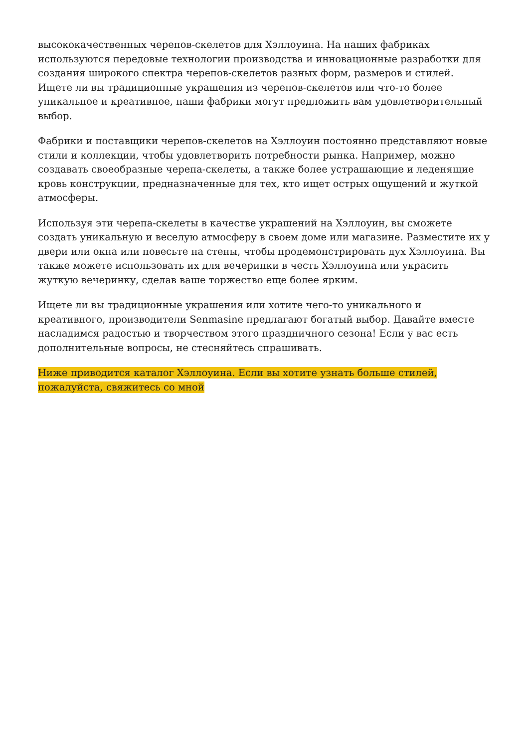высококачественных черепов-скелетов для Хэллоуина. На наших фабриках используются передовые технологии производства и инновационные разработки для создания широкого спектра черепов-скелетов разных форм, размеров и стилей. Ищете ли вы традиционные украшения из черепов-скелетов или что-то более уникальное и креативное, наши фабрики могут предложить вам удовлетворительный выбор.
Фабрики и поставщики черепов-скелетов на Хэллоуин постоянно представляют новые стили и коллекции, чтобы удовлетворить потребности рынка. Например, можно создавать своеобразные черепа-скелеты, а также более устрашающие и леденящие кровь конструкции, предназначенные для тех, кто ищет острых ощущений и жуткой атмосферы.
Используя эти черепа-скелеты в качестве украшений на Хэллоуин, вы сможете создать уникальную и веселую атмосферу в своем доме или магазине. Разместите их у двери или окна или повесьте на стены, чтобы продемонстрировать дух Хэллоуина. Вы также можете использовать их для вечеринки в честь Хэллоуина или украсить жуткую вечеринку, сделав ваше торжество еще более ярким.
Ищете ли вы традиционные украшения или хотите чего-то уникального и креативного, производители Senmasine предлагают богатый выбор. Давайте вместе насладимся радостью и творчеством этого праздничного сезона! Если у вас есть дополнительные вопросы, не стесняйтесь спрашивать.
Ниже приводится каталог Хэллоуина. Если вы хотите узнать больше стилей, пожалуйста, свяжитесь со мной